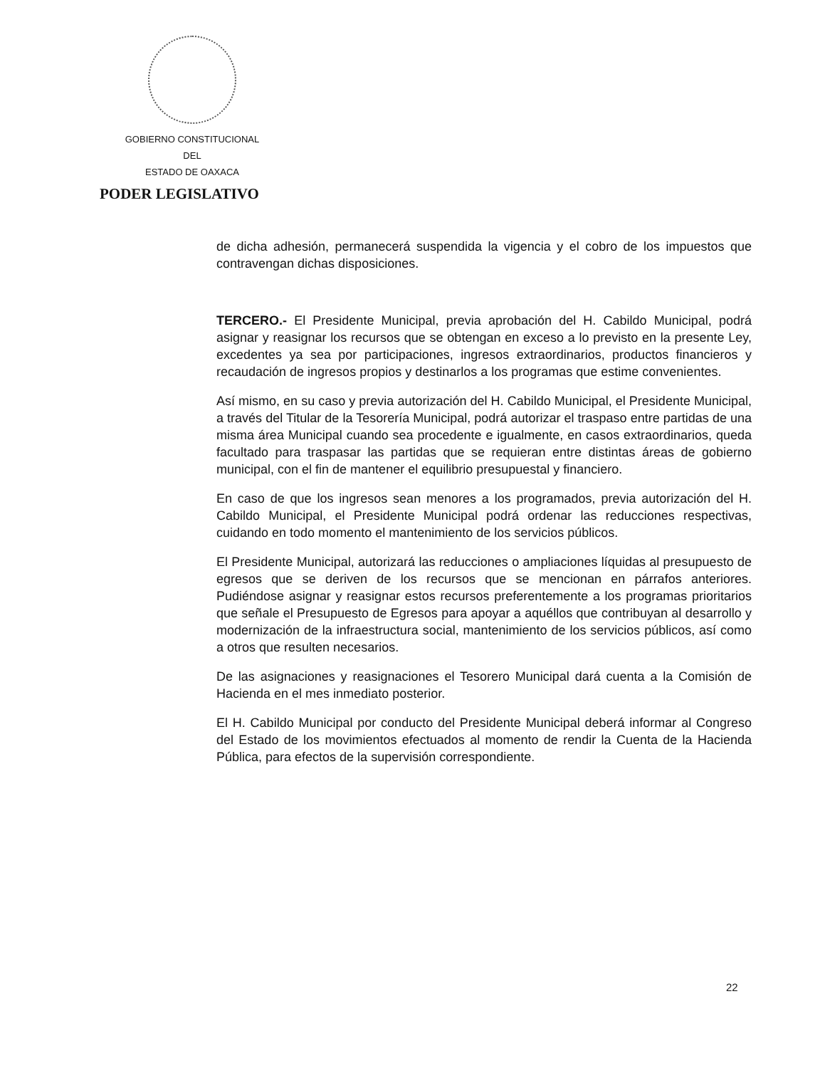GOBIERNO CONSTITUCIONAL
DEL
ESTADO DE OAXACA
PODER LEGISLATIVO
de dicha adhesión, permanecerá suspendida la vigencia y el cobro de los impuestos que contravengan dichas disposiciones.
TERCERO.- El Presidente Municipal, previa aprobación del H. Cabildo Municipal, podrá asignar y reasignar los recursos que se obtengan en exceso a lo previsto en la presente Ley, excedentes ya sea por participaciones, ingresos extraordinarios, productos financieros y recaudación de ingresos propios y destinarlos a los programas que estime convenientes.
Así mismo, en su caso y previa autorización del H. Cabildo Municipal, el Presidente Municipal, a través del Titular de la Tesorería Municipal, podrá autorizar el traspaso entre partidas de una misma área Municipal cuando sea procedente e igualmente, en casos extraordinarios, queda facultado para traspasar las partidas que se requieran entre distintas áreas de gobierno municipal, con el fin de mantener el equilibrio presupuestal y financiero.
En caso de que los ingresos sean menores a los programados, previa autorización del H. Cabildo Municipal, el Presidente Municipal podrá ordenar las reducciones respectivas, cuidando en todo momento el mantenimiento de los servicios públicos.
El Presidente Municipal, autorizará las reducciones o ampliaciones líquidas al presupuesto de egresos que se deriven de los recursos que se mencionan en párrafos anteriores. Pudiéndose asignar y reasignar estos recursos preferentemente a los programas prioritarios que señale el Presupuesto de Egresos para apoyar a aquéllos que contribuyan al desarrollo y modernización de la infraestructura social, mantenimiento de los servicios públicos, así como a otros que resulten necesarios.
De las asignaciones y reasignaciones el Tesorero Municipal dará cuenta a la Comisión de Hacienda en el mes inmediato posterior.
El H. Cabildo Municipal por conducto del Presidente Municipal deberá informar al Congreso del Estado de los movimientos efectuados al momento de rendir la Cuenta de la Hacienda Pública, para efectos de la supervisión correspondiente.
22